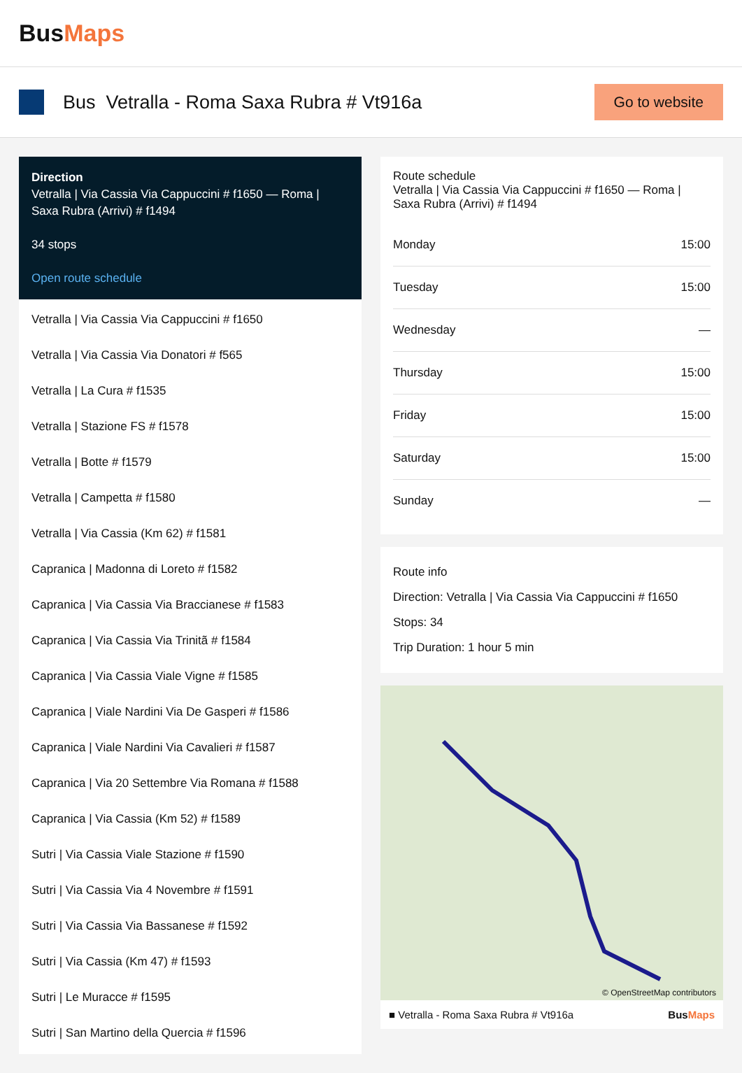BusMaps
Bus Vetralla - Roma Saxa Rubra # Vt916a
Go to website
Direction
Vetralla | Via Cassia Via Cappuccini # f1650 — Roma | Saxa Rubra (Arrivi) # f1494
34 stops
Open route schedule
Vetralla | Via Cassia Via Cappuccini # f1650
Vetralla | Via Cassia Via Donatori # f565
Vetralla | La Cura # f1535
Vetralla | Stazione FS # f1578
Vetralla | Botte # f1579
Vetralla | Campetta # f1580
Vetralla | Via Cassia (Km 62) # f1581
Capranica | Madonna di Loreto # f1582
Capranica | Via Cassia Via Braccianese # f1583
Capranica | Via Cassia Via Trinitã # f1584
Capranica | Via Cassia Viale Vigne # f1585
Capranica | Viale Nardini Via De Gasperi # f1586
Capranica | Viale Nardini Via Cavalieri # f1587
Capranica | Via 20 Settembre Via Romana # f1588
Capranica | Via Cassia (Km 52) # f1589
Sutri | Via Cassia Viale Stazione # f1590
Sutri | Via Cassia Via 4 Novembre # f1591
Sutri | Via Cassia Via Bassanese # f1592
Sutri | Via Cassia (Km 47) # f1593
Sutri | Le Muracce # f1595
Sutri | San Martino della Quercia # f1596
Route schedule
Vetralla | Via Cassia Via Cappuccini # f1650 — Roma | Saxa Rubra (Arrivi) # f1494
| Monday | 15:00 |
| Tuesday | 15:00 |
| Wednesday | — |
| Thursday | 15:00 |
| Friday | 15:00 |
| Saturday | 15:00 |
| Sunday | — |
Route info
Direction: Vetralla | Via Cassia Via Cappuccini # f1650
Stops: 34
Trip Duration: 1 hour 5 min
© OpenStreetMap contributors
■ Vetralla - Roma Saxa Rubra # Vt916a BusMaps